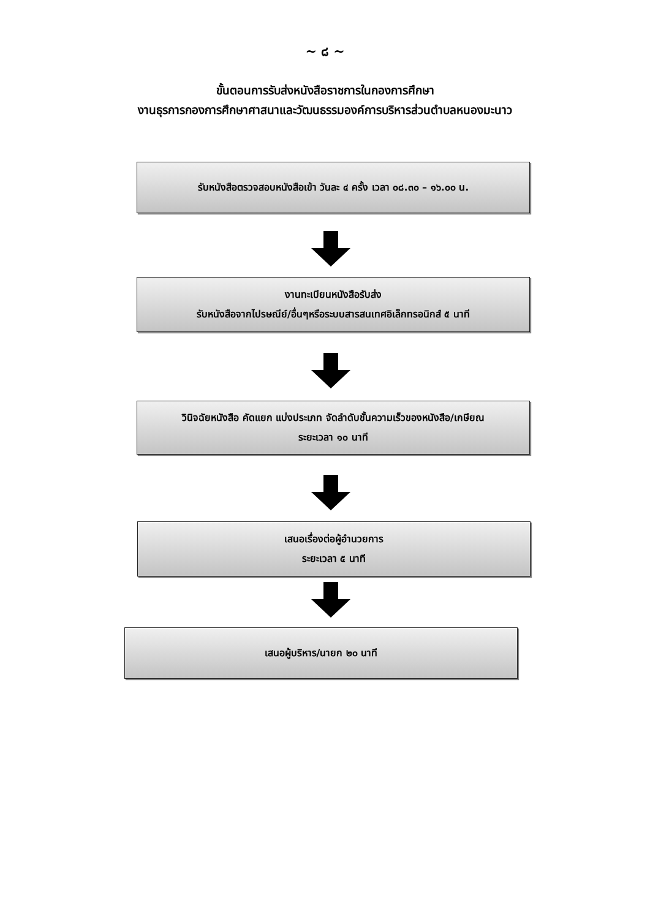~ ๘ ~
ขั้นตอนการรับส่งหนังสือราชการในกองการศึกษา
งานธุรการกองการศึกษาศาสนาและวัฒนธรรมองค์การบริหารส่วนตำบลหนองมะนาว
รับหนังสือตรวจสอบหนังสือเข้า วันละ ๔ ครั้ง เวลา ๐๘.๓๐ – ๑๖.๐๐ น.
งานทะเบียนหนังสือรับส่ง
รับหนังสือจากไปรษณีย์/อื่นๆหรือระบบสารสนเทศอิเล็กทรอนิกส์ ๕ นาที
วินิจฉัยหนังสือ คัดแยก แบ่งประเภท จัดลำดับชั้นความเร็วของหนังสือ/เกษียณ
ระยะเวลา ๑๐ นาที
เสนอเรื่องต่อผู้อำนวยการ
ระยะเวลา ๕ นาที
เสนอผู้บริหาร/นายก ๒๐ นาที